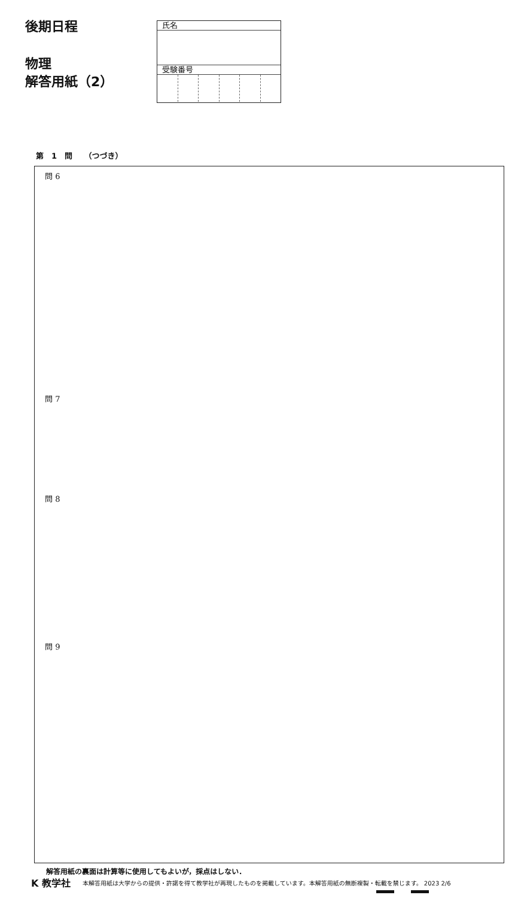後期日程
物理
解答用紙（2）
氏名
受験番号
第　1　問　　（つづき）
問 6
問 7
問 8
問 9
解答用紙の裏面は計算等に使用してもよいが，採点はしない．
K 教学社 本解答用紙は大学からの提供・許諾を得て教学社が再現したものを掲載しています。本解答用紙の無断複製・転載を禁じます。 2023 2/6